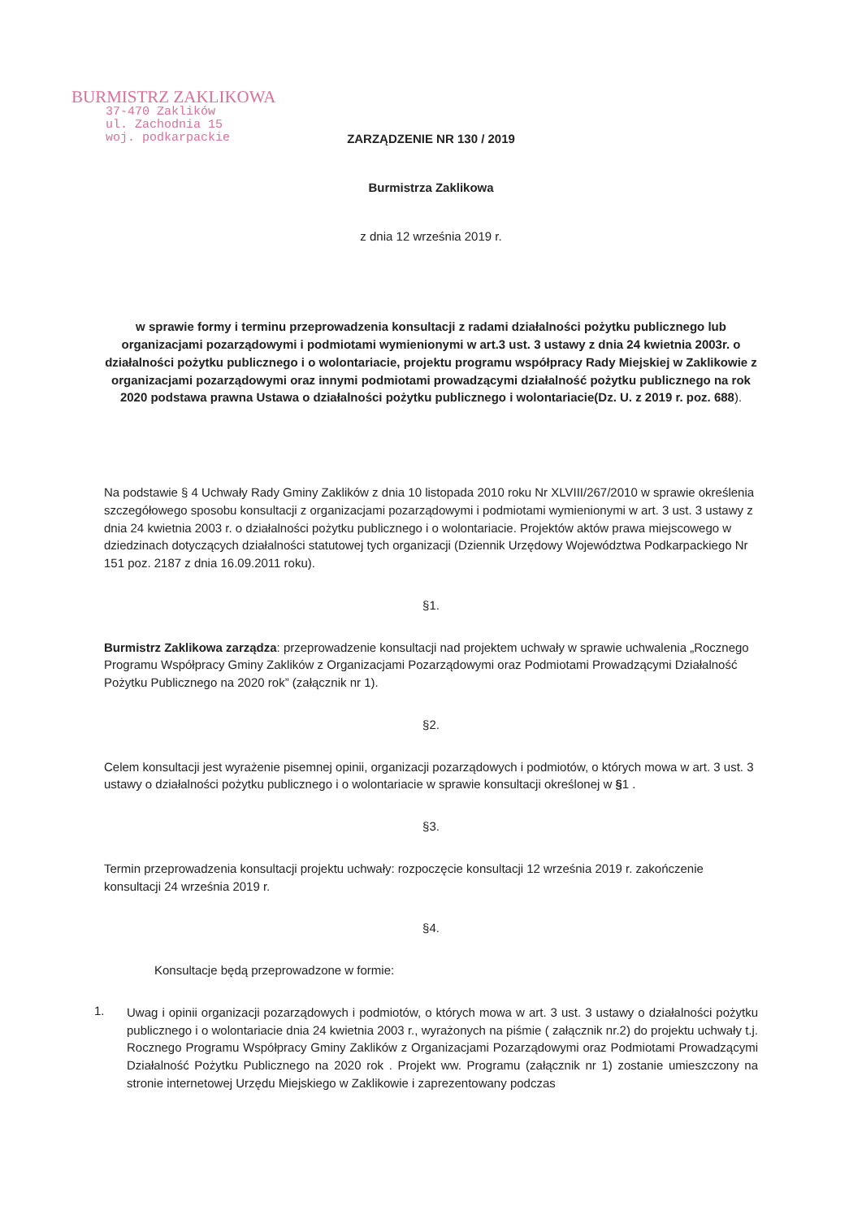BURMISTRZ ZAKLIKOWA
37-470 Zaklików
ul. Zachodnia 15
woj. podkarpackie
ZARZĄDZENIE NR 130 / 2019
Burmistrza Zaklikowa
z dnia 12 września 2019 r.
w sprawie formy i terminu przeprowadzenia konsultacji z radami działalności pożytku publicznego lub organizacjami pozarządowymi i podmiotami wymienionymi w art.3 ust. 3 ustawy z dnia 24 kwietnia 2003r. o działalności pożytku publicznego i o wolontariacie, projektu programu współpracy Rady Miejskiej w Zaklikowie z organizacjami pozarządowymi oraz innymi podmiotami prowadzącymi działalność pożytku publicznego na rok 2020 podstawa prawna Ustawa o działalności pożytku publicznego i wolontariacie(Dz. U. z 2019 r. poz. 688).
Na podstawie § 4 Uchwały Rady Gminy Zaklików z dnia 10 listopada 2010 roku Nr XLVIII/267/2010 w sprawie określenia szczegółowego sposobu konsultacji z organizacjami pozarządowymi i podmiotami wymienionymi w art. 3 ust. 3 ustawy z dnia 24 kwietnia 2003 r. o działalności pożytku publicznego i o wolontariacie. Projektów aktów prawa miejscowego w dziedzinach dotyczących działalności statutowej tych organizacji (Dziennik Urzędowy Województwa Podkarpackiego Nr 151 poz. 2187 z dnia 16.09.2011 roku).
§1.
Burmistrz Zaklikowa zarządza: przeprowadzenie konsultacji nad projektem uchwały w sprawie uchwalenia „Rocznego Programu Współpracy Gminy Zaklików z Organizacjami Pozarządowymi oraz Podmiotami Prowadzącymi Działalność Pożytku Publicznego na 2020 rok” (załącznik nr 1).
§2.
Celem konsultacji jest wyrażenie pisemnej opinii, organizacji pozarządowych i podmiotów, o których mowa w art. 3 ust. 3 ustawy o działalności pożytku publicznego i o wolontariacie w sprawie konsultacji określonej w §1 .
§3.
Termin przeprowadzenia konsultacji projektu uchwały: rozpoczęcie konsultacji 12 września 2019 r. zakończenie konsultacji 24 września 2019 r.
§4.
Konsultacje będą przeprowadzone w formie:
1.
Uwag i opinii organizacji pozarządowych i podmiotów, o których mowa w art. 3 ust. 3 ustawy o działalności pożytku publicznego i o wolontariacie dnia 24 kwietnia 2003 r., wyrażonych na piśmie ( załącznik nr.2) do projektu uchwały t.j. Rocznego Programu Współpracy Gminy Zaklików z Organizacjami Pozarządowymi oraz Podmiotami Prowadzącymi Działalność Pożytku Publicznego na 2020 rok . Projekt ww. Programu (załącznik nr 1) zostanie umieszczony na stronie internetowej Urzędu Miejskiego w Zaklikowie i zaprezentowany podczas